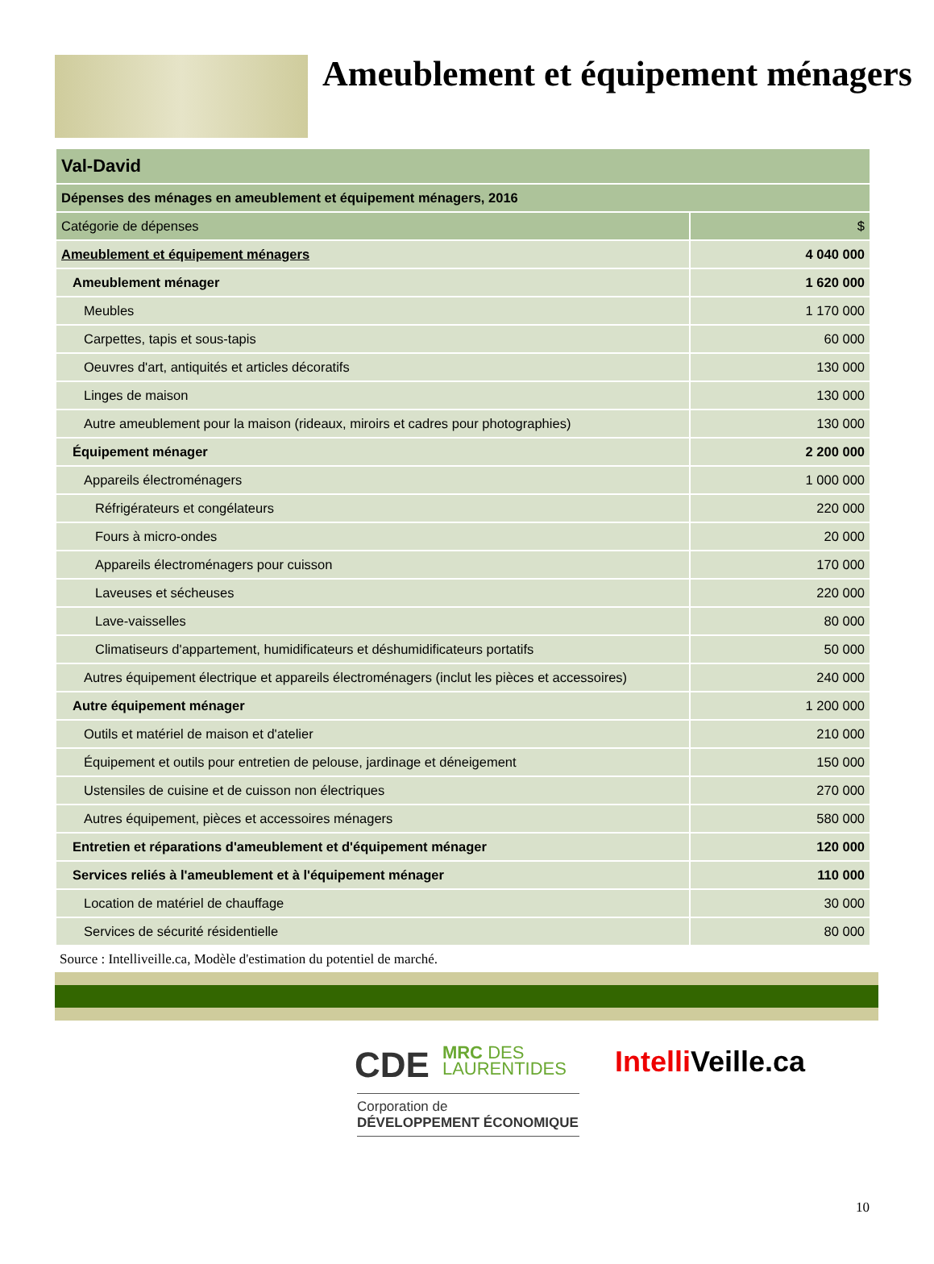Ameublement et équipement ménagers
| Val-David | |
| --- | --- |
| Dépenses des ménages en ameublement et équipement ménagers, 2016 | |
| Catégorie de dépenses | $ |
| Ameublement et équipement ménagers | 4 040 000 |
| Ameublement ménager | 1 620 000 |
| Meubles | 1 170 000 |
| Carpettes, tapis et sous-tapis | 60 000 |
| Oeuvres d'art, antiquités et articles décoratifs | 130 000 |
| Linges de maison | 130 000 |
| Autre ameublement pour la maison (rideaux, miroirs et cadres pour photographies) | 130 000 |
| Équipement ménager | 2 200 000 |
| Appareils électroménagers | 1 000 000 |
| Réfrigérateurs et congélateurs | 220 000 |
| Fours à micro-ondes | 20 000 |
| Appareils électroménagers pour cuisson | 170 000 |
| Laveuses et sécheuses | 220 000 |
| Lave-vaisselles | 80 000 |
| Climatiseurs d'appartement, humidificateurs et déshumidificateurs portatifs | 50 000 |
| Autres équipement électrique et appareils électroménagers (inclut les pièces et accessoires) | 240 000 |
| Autre équipement ménager | 1 200 000 |
| Outils et matériel de maison et d'atelier | 210 000 |
| Équipement et outils pour entretien de pelouse, jardinage et déneigement | 150 000 |
| Ustensiles de cuisine et de cuisson non électriques | 270 000 |
| Autres équipement, pièces et accessoires ménagers | 580 000 |
| Entretien et réparations d'ameublement et d'équipement ménager | 120 000 |
| Services reliés à l'ameublement et à l'équipement ménager | 110 000 |
| Location de matériel de chauffage | 30 000 |
| Services de sécurité résidentielle | 80 000 |
Source : Intelliveille.ca, Modèle d'estimation du potentiel de marché.
CDE MRC DES
LAURENTIDES Intelli Veille.ca
Corporation de
DÉVELOPPEMENT ÉCONOMIQUE
10